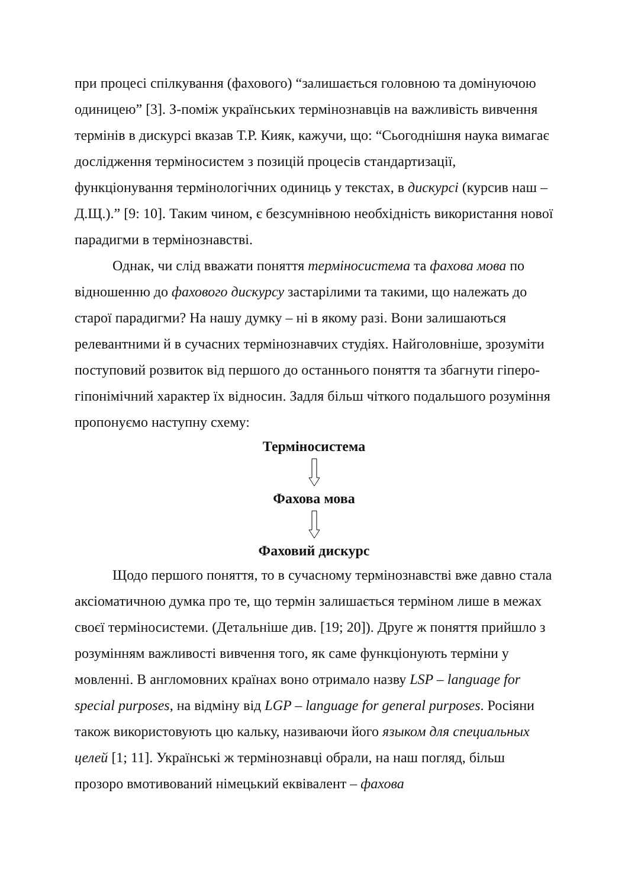при процесі спілкування (фахового) “залишається головною та домінуючою одиницею” [3]. З-поміж українських термінознавців на важливість вивчення термінів в дискурсі вказав Т.Р. Кияк, кажучи, що: “Сьогоднішня наука вимагає дослідження терміносистем з позицій процесів стандартизації, функціонування термінологічних одиниць у текстах, в дискурсі (курсив наш – Д.Щ.).” [9: 10]. Таким чином, є безсумнівною необхідність використання нової парадигми в термінознавстві.
Однак, чи слід вважати поняття терміносистема та фахова мова по відношенню до фахового дискурсу застарілими та такими, що належать до старої парадигми? На нашу думку – ні в якому разі. Вони залишаються релевантними й в сучасних термінознавчих студіях. Найголовніше, зрозуміти поступовий розвиток від першого до останнього поняття та збагнути гіперо-гіпонімічний характер їх відносин. Задля більш чіткого подальшого розуміння пропонуємо наступну схему:
Терміносистема
Фахова мова
Фаховий дискурс
Щодо першого поняття, то в сучасному термінознавстві вже давно стала аксіоматичною думка про те, що термін залишається терміном лише в межах своєї терміносистеми. (Детальніше див. [19; 20]). Друге ж поняття прийшло з розумінням важливості вивчення того, як саме функціонують терміни у мовленні. В англомовних країнах воно отримало назву LSP – language for special purposes, на відміну від LGP – language for general purposes. Росіяни також використовують цю кальку, називаючи його языком для специальных целей [1; 11]. Українські ж термінознавці обрали, на наш погляд, більш прозоро вмотивований німецький еквівалент – фахова